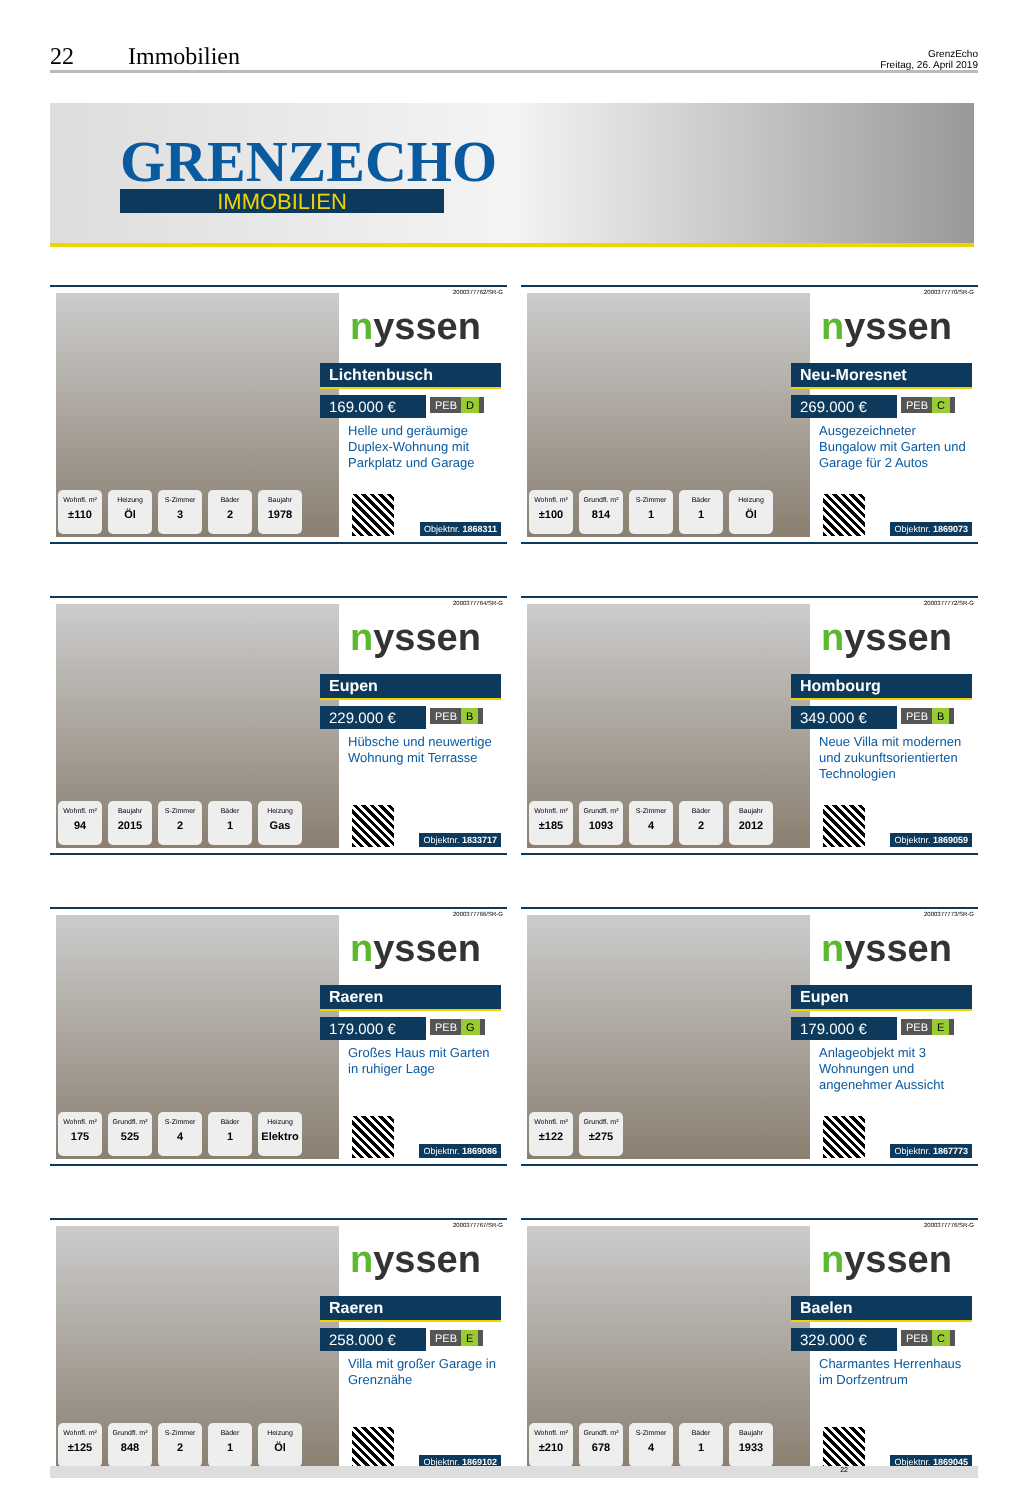22 Immobilien
GrenzEcho
Freitag, 26. April 2019
GRENZECHO
IMMOBILIEN
Wohnfl. m²
±110
Heizung
Öl
S-Zimmer
3
Bäder
2
Baujahr
1978
2000377762/SR-G
nyssen
Lichtenbusch
169.000 € PEB D
Helle und geräumige Duplex-Wohnung mit Parkplatz und Garage
Objektnr. 1868311
Wohnfl. m²
±100
Grundfl. m²
814
S-Zimmer
1
Bäder
1
Heizung
Öl
2000377770/SR-G
nyssen
Neu-Moresnet
269.000 € PEB C
Ausgezeichneter Bungalow mit Garten und Garage für 2 Autos
Objektnr. 1869073
Wohnfl. m²
94
Baujahr
2015
S-Zimmer
2
Bäder
1
Heizung
Gas
2000377764/SR-G
nyssen
Eupen
229.000 € PEB B
Hübsche und neuwertige Wohnung mit Terrasse
Objektnr. 1833717
Wohnfl. m²
±185
Grundfl. m²
1093
S-Zimmer
4
Bäder
2
Baujahr
2012
2000377772/SR-G
nyssen
Hombourg
349.000 € PEB B
Neue Villa mit modernen und zukunftsorientierten Technologien
Objektnr. 1869059
Wohnfl. m²
175
Grundfl. m²
525
S-Zimmer
4
Bäder
1
Heizung
Elektro
2000377766/SR-G
nyssen
Raeren
179.000 € PEB G
Großes Haus mit Garten in ruhiger Lage
Objektnr. 1869086
Wohnfl. m²
±122
Grundfl. m²
±275
2000377773/SR-G
nyssen
Eupen
179.000 € PEB E
Anlageobjekt mit 3 Wohnungen und angenehmer Aussicht
Objektnr. 1867773
Wohnfl. m²
±125
Grundfl. m²
848
S-Zimmer
2
Bäder
1
Heizung
Öl
2000377767/SR-G
nyssen
Raeren
258.000 € PEB E
Villa mit großer Garage in Grenznähe
Objektnr. 1869102
Wohnfl. m²
±210
Grundfl. m²
678
S-Zimmer
4
Bäder
1
Baujahr
1933
2000377776/SR-G
nyssen
Baelen
329.000 € PEB C
Charmantes Herrenhaus im Dorfzentrum
Objektnr. 1869045
22